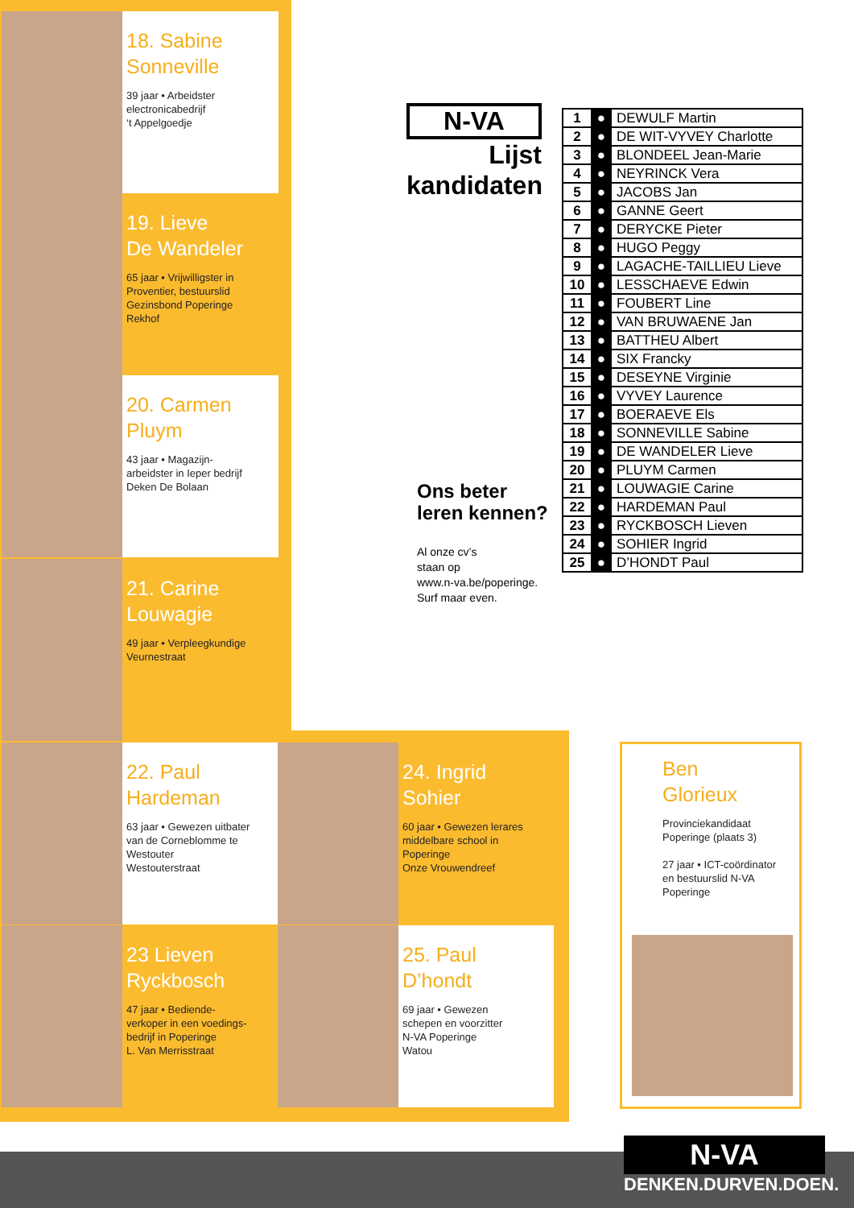18. Sabine
Sonneville
39 jaar • Arbeidster
electronicabedrijf
‘t Appelgoedje
19. Lieve
De Wandeler
65 jaar • Vrijwilligster in
Proventier, bestuurslid
Gezinsbond Poperinge
Rekhof
20. Carmen
Pluym
43 jaar • Magazijn-
arbeidster in Ieper bedrijf
Deken De Bolaan
21. Carine
Louwagie
49 jaar • Verpleegkundige
Veurnestraat
N-VA
Lijst
kandidaten
Ons beter
leren kennen?
Al onze cv’s
staan op
www.n-va.be/poperinge.
Surf maar even.
| 1 | ● | DEWULF Martin |
| 2 | ● | DE WIT-VYVEY Charlotte |
| 3 | ● | BLONDEEL Jean-Marie |
| 4 | ● | NEYRINCK Vera |
| 5 | ● | JACOBS Jan |
| 6 | ● | GANNE Geert |
| 7 | ● | DERYCKE Pieter |
| 8 | ● | HUGO Peggy |
| 9 | ● | LAGACHE-TAILLIEU Lieve |
| 10 | ● | LESSCHAEVE Edwin |
| 11 | ● | FOUBERT Line |
| 12 | ● | VAN BRUWAENE Jan |
| 13 | ● | BATTHEU Albert |
| 14 | ● | SIX Francky |
| 15 | ● | DESEYNE Virginie |
| 16 | ● | VYVEY Laurence |
| 17 | ● | BOERAEVE Els |
| 18 | ● | SONNEVILLE Sabine |
| 19 | ● | DE WANDELER Lieve |
| 20 | ● | PLUYM Carmen |
| 21 | ● | LOUWAGIE Carine |
| 22 | ● | HARDEMAN Paul |
| 23 | ● | RYCKBOSCH Lieven |
| 24 | ● | SOHIER Ingrid |
| 25 | ● | D’HONDT Paul |
22. Paul
Hardeman
63 jaar • Gewezen uitbater
van de Corneblomme te
Westouter
Westouterstraat
24. Ingrid
Sohier
60 jaar • Gewezen lerares
middelbare school in
Poperinge
Onze Vrouwendreef
23 Lieven
Ryckbosch
47 jaar • Bediende-
verkoper in een voedings-
bedrijf in Poperinge
L. Van Merrisstraat
25. Paul
D’hondt
69 jaar • Gewezen
schepen en voorzitter
N-VA Poperinge
Watou
Ben
Glorieux
Provinciekandidaat
Poperinge (plaats 3)
27 jaar • ICT-coördinator
en bestuurslid N-VA
Poperinge
N-VA
DENKEN.DURVEN.DOEN.